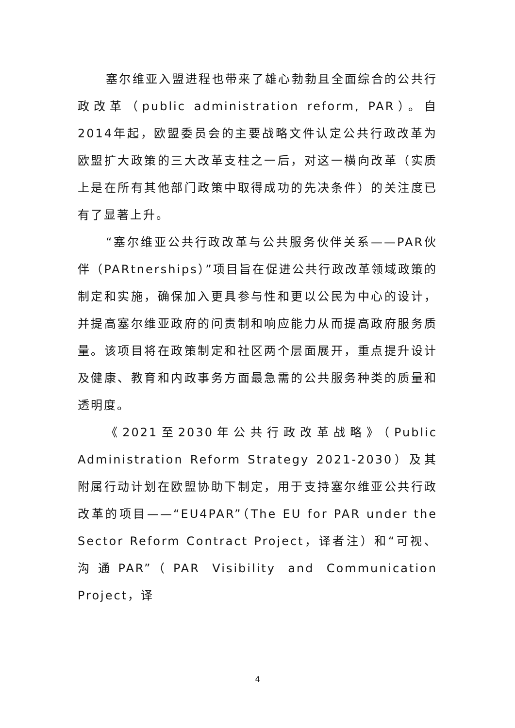塞尔维亚入盟进程也带来了雄心勃勃且全面综合的公共行政改革（public administration reform, PAR）。自2014年起，欧盟委员会的主要战略文件认定公共行政改革为欧盟扩大政策的三大改革支柱之一后，对这一横向改革（实质上是在所有其他部门政策中取得成功的先决条件）的关注度已有了显著上升。
“塞尔维亚公共行政改革与公共服务伙伴关系——PAR伙伴（PARtnerships）”项目旨在促进公共行政改革领域政策的制定和实施，确保加入更具参与性和更以公民为中心的设计，并提高塞尔维亚政府的问责制和响应能力从而提高政府服务质量。该项目将在政策制定和社区两个层面展开，重点提升设计及健康、教育和内政事务方面最急需的公共服务种类的质量和透明度。
《2021至2030年公共行政改革战略》（Public Administration Reform Strategy 2021-2030）及其附属行动计划在欧盟协助下制定，用于支持塞尔维亚公共行政改革的项目——“EU4PAR”（The EU for PAR under the Sector Reform Contract Project，译者注）和“可视、沟通PAR”（PAR Visibility and Communication Project，译
4